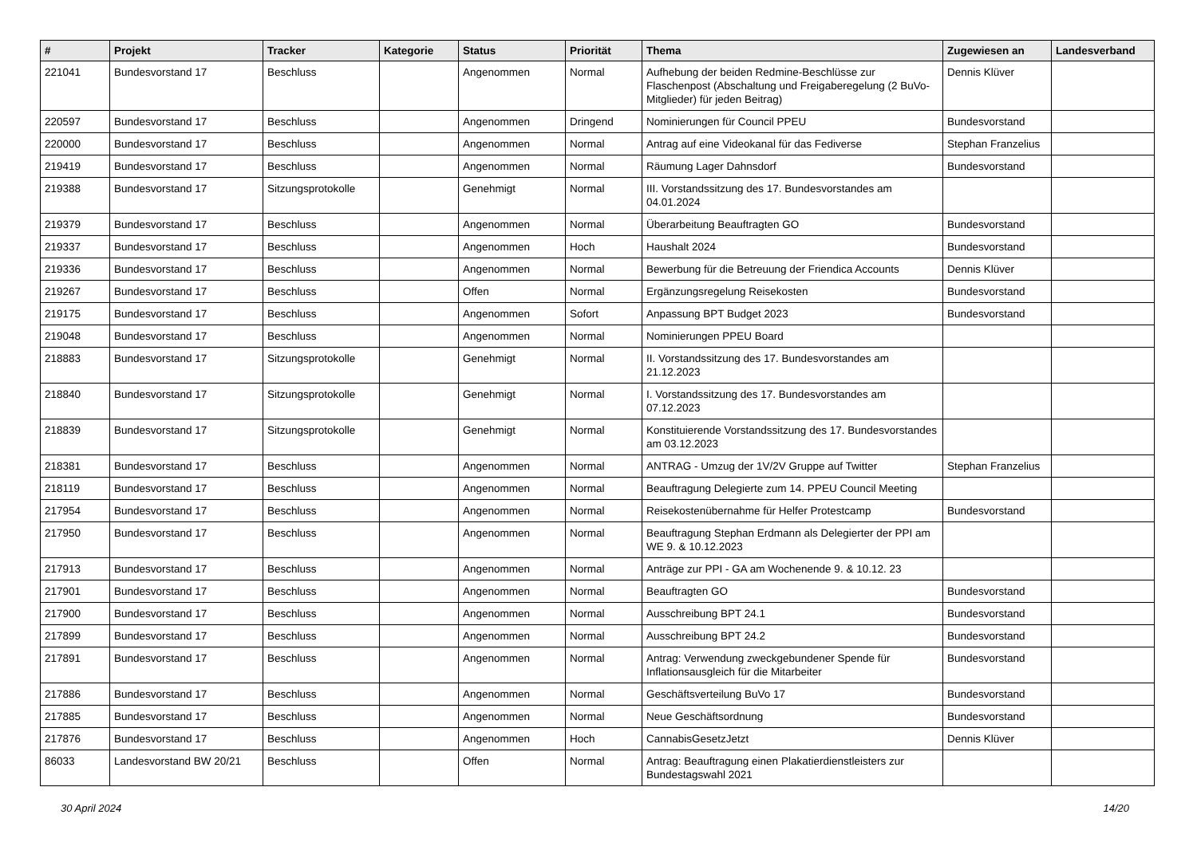| # | Projekt | Tracker | Kategorie | Status | Priorität | Thema | Zugewiesen an | Landesverband |
| --- | --- | --- | --- | --- | --- | --- | --- | --- |
| 221041 | Bundesvorstand 17 | Beschluss | | Angenommen | Normal | Aufhebung der beiden Redmine-Beschlüsse zur Flaschenpost (Abschaltung und Freigaberegelung (2 BuVo-Mitglieder) für jeden Beitrag) | Dennis Klüver | |
| 220597 | Bundesvorstand 17 | Beschluss | | Angenommen | Dringend | Nominierungen für Council PPEU | Bundesvorstand | |
| 220000 | Bundesvorstand 17 | Beschluss | | Angenommen | Normal | Antrag auf eine Videokanal für das Fediverse | Stephan Franzelius | |
| 219419 | Bundesvorstand 17 | Beschluss | | Angenommen | Normal | Räumung Lager Dahnsdorf | Bundesvorstand | |
| 219388 | Bundesvorstand 17 | Sitzungsprotokolle | | Genehmigt | Normal | III. Vorstandssitzung des 17. Bundesvorstandes am 04.01.2024 | | |
| 219379 | Bundesvorstand 17 | Beschluss | | Angenommen | Normal | Überarbeitung Beauftragten GO | Bundesvorstand | |
| 219337 | Bundesvorstand 17 | Beschluss | | Angenommen | Hoch | Haushalt 2024 | Bundesvorstand | |
| 219336 | Bundesvorstand 17 | Beschluss | | Angenommen | Normal | Bewerbung für die Betreuung der Friendica Accounts | Dennis Klüver | |
| 219267 | Bundesvorstand 17 | Beschluss | | Offen | Normal | Ergänzungsregelung Reisekosten | Bundesvorstand | |
| 219175 | Bundesvorstand 17 | Beschluss | | Angenommen | Sofort | Anpassung BPT Budget 2023 | Bundesvorstand | |
| 219048 | Bundesvorstand 17 | Beschluss | | Angenommen | Normal | Nominierungen PPEU Board | | |
| 218883 | Bundesvorstand 17 | Sitzungsprotokolle | | Genehmigt | Normal | II. Vorstandssitzung des 17. Bundesvorstandes am 21.12.2023 | | |
| 218840 | Bundesvorstand 17 | Sitzungsprotokolle | | Genehmigt | Normal | I. Vorstandssitzung des 17. Bundesvorstandes am 07.12.2023 | | |
| 218839 | Bundesvorstand 17 | Sitzungsprotokolle | | Genehmigt | Normal | Konstituierende Vorstandssitzung des 17. Bundesvorstandes am 03.12.2023 | | |
| 218381 | Bundesvorstand 17 | Beschluss | | Angenommen | Normal | ANTRAG - Umzug der 1V/2V Gruppe auf Twitter | Stephan Franzelius | |
| 218119 | Bundesvorstand 17 | Beschluss | | Angenommen | Normal | Beauftragung Delegierte zum 14. PPEU Council Meeting | | |
| 217954 | Bundesvorstand 17 | Beschluss | | Angenommen | Normal | Reisekostenübernahme für Helfer Protestcamp | Bundesvorstand | |
| 217950 | Bundesvorstand 17 | Beschluss | | Angenommen | Normal | Beauftragung Stephan Erdmann als Delegierter der PPI am WE 9. & 10.12.2023 | | |
| 217913 | Bundesvorstand 17 | Beschluss | | Angenommen | Normal | Anträge zur PPI - GA am Wochenende 9. & 10.12. 23 | | |
| 217901 | Bundesvorstand 17 | Beschluss | | Angenommen | Normal | Beauftragten GO | Bundesvorstand | |
| 217900 | Bundesvorstand 17 | Beschluss | | Angenommen | Normal | Ausschreibung BPT 24.1 | Bundesvorstand | |
| 217899 | Bundesvorstand 17 | Beschluss | | Angenommen | Normal | Ausschreibung BPT 24.2 | Bundesvorstand | |
| 217891 | Bundesvorstand 17 | Beschluss | | Angenommen | Normal | Antrag: Verwendung zweckgebundener Spende für Inflationsausgleich für die Mitarbeiter | Bundesvorstand | |
| 217886 | Bundesvorstand 17 | Beschluss | | Angenommen | Normal | Geschäftsverteilung BuVo 17 | Bundesvorstand | |
| 217885 | Bundesvorstand 17 | Beschluss | | Angenommen | Normal | Neue Geschäftsordnung | Bundesvorstand | |
| 217876 | Bundesvorstand 17 | Beschluss | | Angenommen | Hoch | CannabisGesetzJetzt | Dennis Klüver | |
| 86033 | Landesvorstand BW 20/21 | Beschluss | | Offen | Normal | Antrag: Beauftragung einen Plakatierdienstleisters zur Bundestagswahl 2021 | | |
30 April 2024 14/20